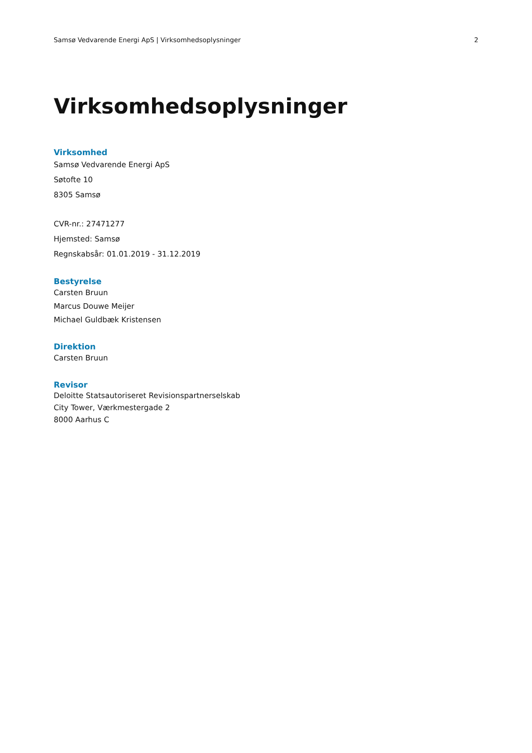Samsø Vedvarende Energi ApS | Virksomhedsoplysninger 2
Virksomhedsoplysninger
Virksomhed
Samsø Vedvarende Energi ApS
Søtofte 10
8305 Samsø
CVR-nr.: 27471277
Hjemsted: Samsø
Regnskabsår: 01.01.2019 - 31.12.2019
Bestyrelse
Carsten Bruun
Marcus Douwe Meijer
Michael Guldbæk Kristensen
Direktion
Carsten Bruun
Revisor
Deloitte Statsautoriseret Revisionspartnerselskab
City Tower, Værkmestergade 2
8000 Aarhus C